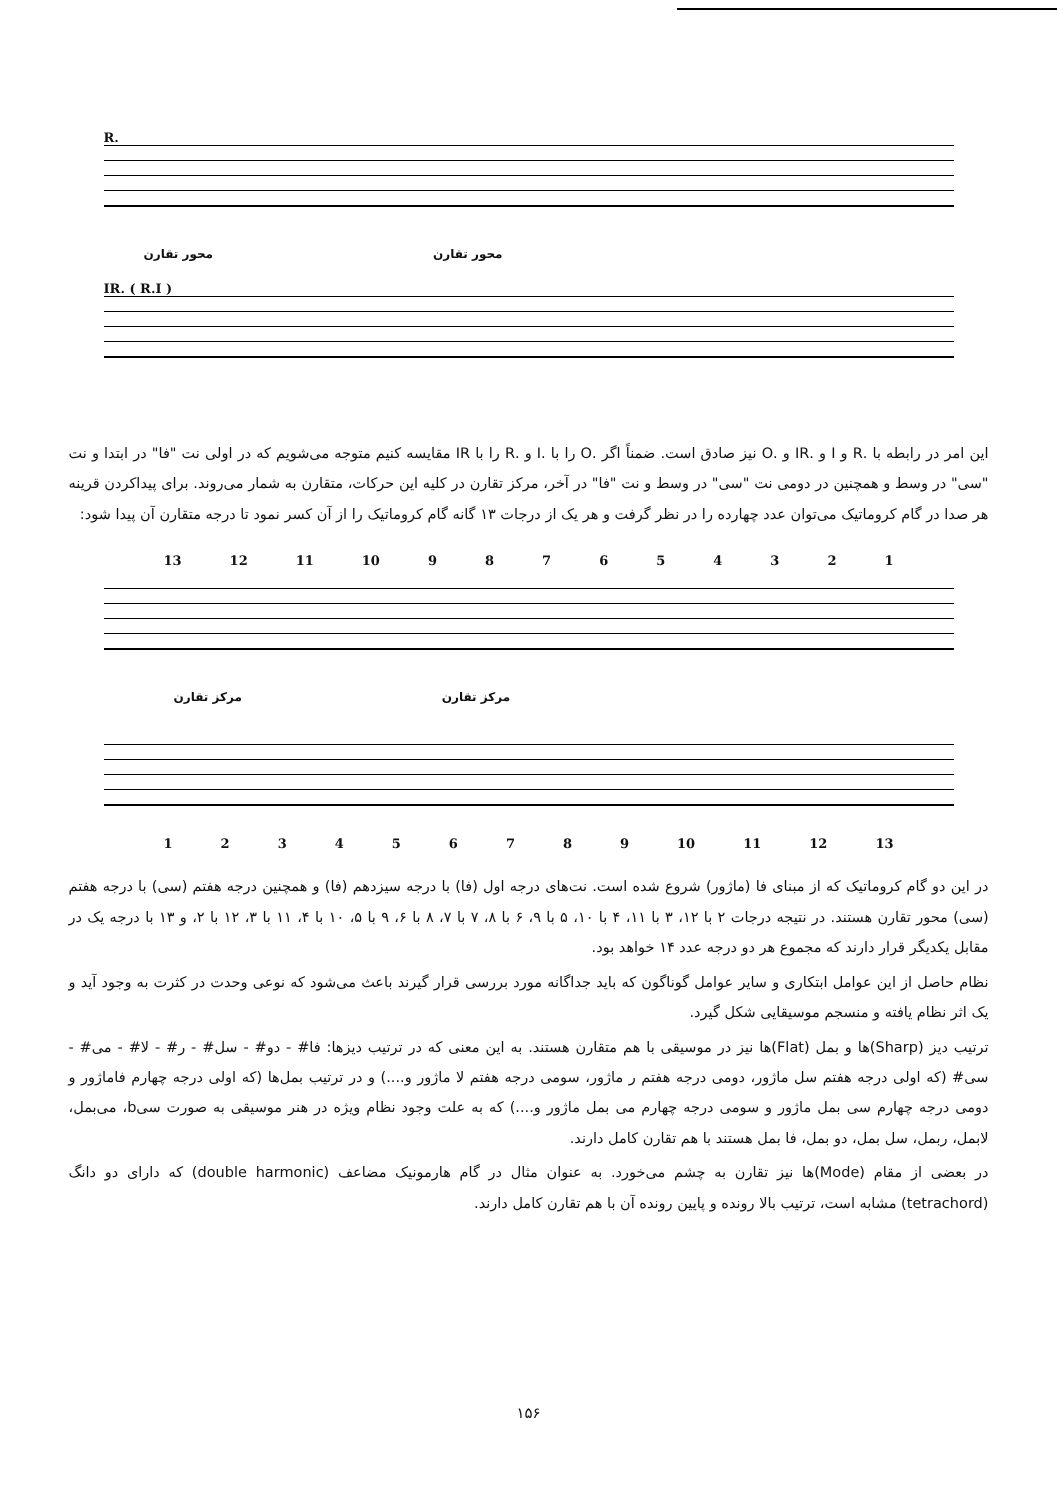R.
محور تقارن محور تقارن
IR. ( R.I )
این امر در رابطه با .R و I و .IR و .O نیز صادق است. ضمناً اگر .O را با .I و .R را با IR مقایسه کنیم متوجه می‌شویم که در اولی نت "فا" در ابتدا و نت "سی" در وسط و همچنین در دومی نت "سی" در وسط و نت "فا" در آخر، مرکز تقارن در کلیه این حرکات، متقارن به شمار می‌روند. برای پیداکردن قرینه هر صدا در گام کروماتیک می‌توان عدد چهارده را در نظر گرفت و هر یک از درجات ۱۳ گانه گام کروماتیک را از آن کسر نمود تا درجه متقارن آن پیدا شود:
13 12 11 10 987654321
مرکز تقارن مرکز تقارن
123456789 10 11 12 13
در این دو گام کروماتیک که از مبنای فا (ماژور) شروع شده است. نت‌های درجه اول (فا) با درجه سیزدهم (فا) و همچنین درجه هفتم (سی) با درجه هفتم (سی) محور تقارن هستند. در نتیجه درجات ۲ با ۱۲، ۳ با ۱۱، ۴ با ۱۰، ۵ با ۹، ۶ با ۸، ۷ با ۷، ۸ با ۶، ۹ با ۵، ۱۰ با ۴، ۱۱ با ۳، ۱۲ با ۲، و ۱۳ با درجه یک در مقابل یکدیگر قرار دارند که مجموع هر دو درجه عدد ۱۴ خواهد بود.
نظام حاصل از این عوامل ابتکاری و سایر عوامل گوناگون که باید جداگانه مورد بررسی قرار گیرند باعث می‌شود که نوعی وحدت در کثرت به وجود آید و یک اثر نظام یافته و منسجم موسیقایی شکل گیرد.
ترتیب دیز (Sharp)ها و بمل (Flat)ها نیز در موسیقی با هم متقارن هستند. به این معنی که در ترتیب دیزها: فا# - دو# - سل# - ر# - لا# - می# - سی# (که اولی درجه هفتم سل ماژور، دومی درجه هفتم ر ماژور، سومی درجه هفتم لا ماژور و....) و در ترتیب بمل‌ها (که اولی درجه چهارم فاماژور و دومی درجه چهارم سی بمل ماژور و سومی درجه چهارم می بمل ماژور و....) که به علت وجود نظام ویژه در هنر موسیقی به صورت سیb، می‌بمل، لابمل، ربمل، سل بمل، دو بمل، فا بمل هستند با هم تقارن کامل دارند.
در بعضی از مقام (Mode)ها نیز تقارن به چشم می‌خورد. به عنوان مثال در گام هارمونیک مضاعف (double harmonic) که دارای دو دانگ (tetrachord) مشابه است، ترتیب بالا رونده و پایین رونده آن با هم تقارن کامل دارند.
۱۵۶